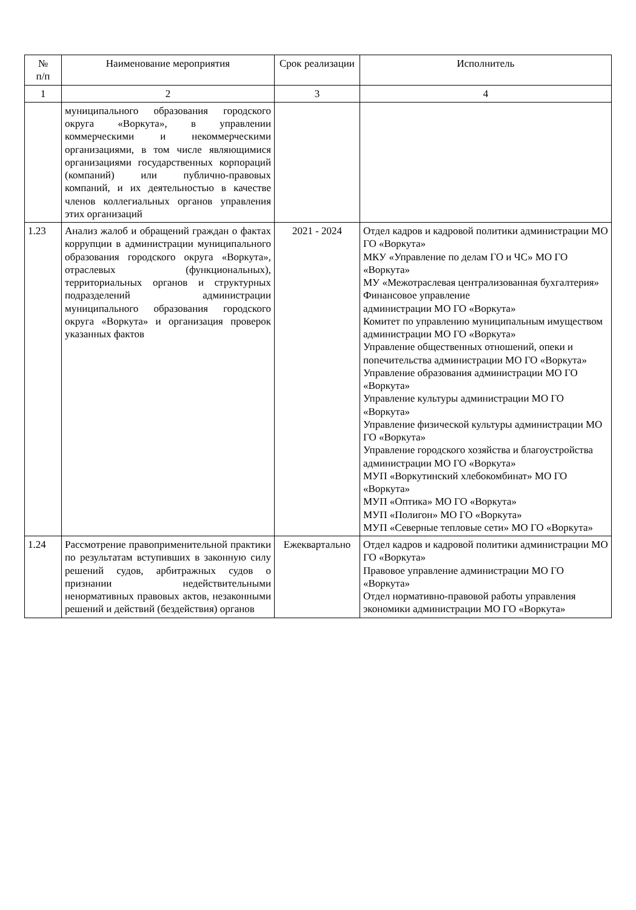| № п/п | Наименование мероприятия | Срок реализации | Исполнитель |
| --- | --- | --- | --- |
| 1 | 2 | 3 | 4 |
| | муниципального образования городского округа «Воркута», в управлении коммерческими и некоммерческими организациями, в том числе являющимися организациями государственных корпораций (компаний) или публично-правовых компаний, и их деятельностью в качестве членов коллегиальных органов управления этих организаций | | |
| 1.23 | Анализ жалоб и обращений граждан о фактах коррупции в администрации муниципального образования городского округа «Воркута», отраслевых (функциональных), территориальных органов и структурных подразделений администрации муниципального образования городского округа «Воркута» и организация проверок указанных фактов | 2021 - 2024 | Отдел кадров и кадровой политики администрации МО ГО «Воркута» МКУ «Управление по делам ГО и ЧС» МО ГО «Воркута» МУ «Межотраслевая централизованная бухгалтерия» Финансовое управление администрации МО ГО «Воркута» Комитет по управлению муниципальным имуществом администрации МО ГО «Воркута» Управление общественных отношений, опеки и попечительства администрации МО ГО «Воркута» Управление образования администрации МО ГО «Воркута» Управление культуры администрации МО ГО «Воркута» Управление физической культуры администрации МО ГО «Воркута» Управление городского хозяйства и благоустройства администрации МО ГО «Воркута» МУП «Воркутинский хлебокомбинат» МО ГО «Воркута» МУП «Оптика» МО ГО «Воркута» МУП «Полигон» МО ГО «Воркута» МУП «Северные тепловые сети» МО ГО «Воркута» |
| 1.24 | Рассмотрение правоприменительной практики по результатам вступивших в законную силу решений судов, арбитражных судов о признании недействительными ненормативных правовых актов, незаконными решений и действий (бездействия) органов | Ежеквартально | Отдел кадров и кадровой политики администрации МО ГО «Воркута» Правовое управление администрации МО ГО «Воркута» Отдел нормативно-правовой работы управления экономики администрации МО ГО «Воркута» |